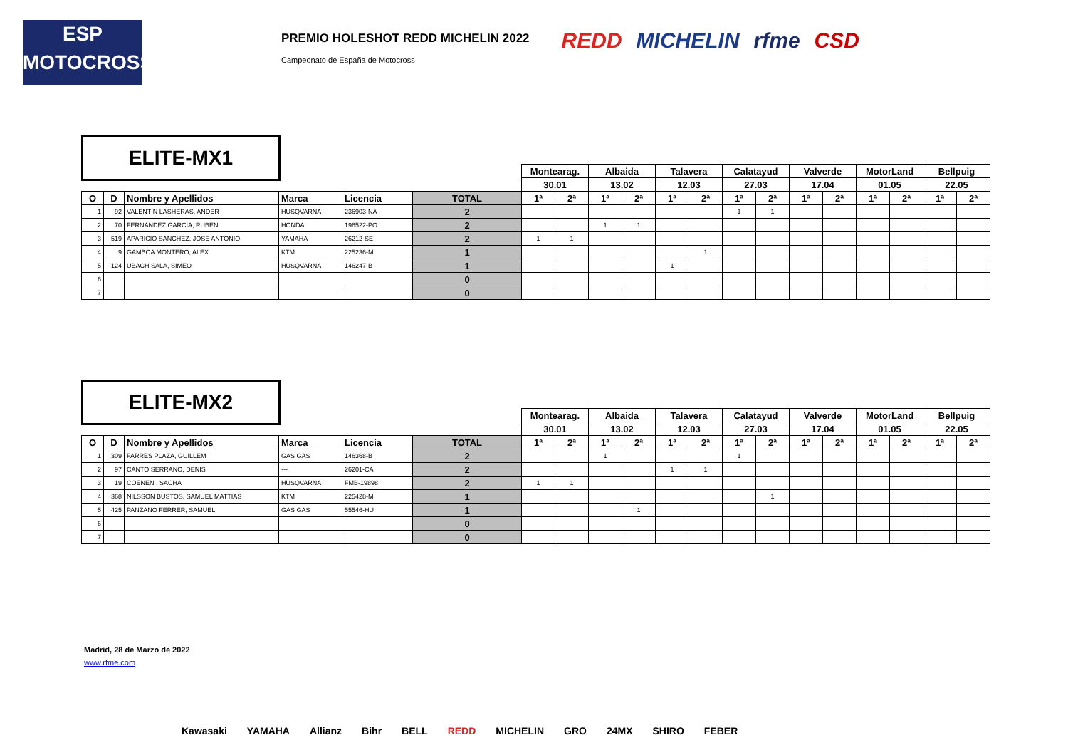ESP
MOTOCROSS
PREMIO HOLESHOT REDD MICHELIN 2022
Campeonato de España de Motocross
REDD MICHELIN rfme CSD
ELITE-MX1
| | | | | | | Montearag. | | Albaida | | Talavera | | Calatayud | | Valverde | | MotorLand | | Bellpuig | |
| | | | | | | 30.01 | | 13.02 | | 12.03 | | 27.03 | | 17.04 | | 01.05 | | 22.05 | |
| O | D | Nombre y Apellidos | Marca | Licencia | TOTAL | 1ª | 2ª | 1ª | 2ª | 1ª | 2ª | 1ª | 2ª | 1ª | 2ª | 1ª | 2ª | 1ª | 2ª |
| 1 | 92 | VALENTIN LASHERAS, ANDER | HUSQVARNA | 236903-NA | 2 | | | | | | | 1 | 1 | | | | | | |
| 2 | 70 | FERNANDEZ GARCIA, RUBEN | HONDA | 196522-PO | 2 | | | 1 | 1 | | | | | | | | | | |
| 3 | 519 | APARICIO SANCHEZ, JOSE ANTONIO | YAMAHA | 26212-SE | 2 | 1 | 1 | | | | | | | | | | | | |
| 4 | 9 | GAMBOA MONTERO, ALEX | KTM | 225236-M | 1 | | | | | | 1 | | | | | | | | |
| 5 | 124 | UBACH SALA, SIMEO | HUSQVARNA | 146247-B | 1 | | | | | 1 | | | | | | | | | |
| 6 | | | | | 0 | | | | | | | | | | | | | | |
| 7 | | | | | 0 | | | | | | | | | | | | | | |
ELITE-MX2
| | | | | | | Montearag. | | Albaida | | Talavera | | Calatayud | | Valverde | | MotorLand | | Bellpuig | |
| | | | | | | 30.01 | | 13.02 | | 12.03 | | 27.03 | | 17.04 | | 01.05 | | 22.05 | |
| O | D | Nombre y Apellidos | Marca | Licencia | TOTAL | 1ª | 2ª | 1ª | 2ª | 1ª | 2ª | 1ª | 2ª | 1ª | 2ª | 1ª | 2ª | 1ª | 2ª |
| 1 | 309 | FARRES PLAZA, GUILLEM | GAS GAS | 146368-B | 2 | | | 1 | | | | 1 | | | | | | | |
| 2 | 97 | CANTO SERRANO, DENIS | --- | 26201-CA | 2 | | | | | 1 | 1 | | | | | | | | |
| 3 | 19 | COENEN , SACHA | HUSQVARNA | FMB-19898 | 2 | 1 | 1 | | | | | | | | | | | | |
| 4 | 368 | NILSSON BUSTOS, SAMUEL MATTIAS | KTM | 225428-M | 1 | | | | | | | | 1 | | | | | | |
| 5 | 425 | PANZANO FERRER, SAMUEL | GAS GAS | 55546-HU | 1 | | | | 1 | | | | | | | | | | |
| 6 | | | | | 0 | | | | | | | | | | | | | | |
| 7 | | | | | 0 | | | | | | | | | | | | | | |
Madrid, 28 de Marzo de 2022
www.rfme.com
Kawasaki YAMAHA Allianz Bihr BELL REDD MICHELIN GRO 24MX SHIRO FEBER